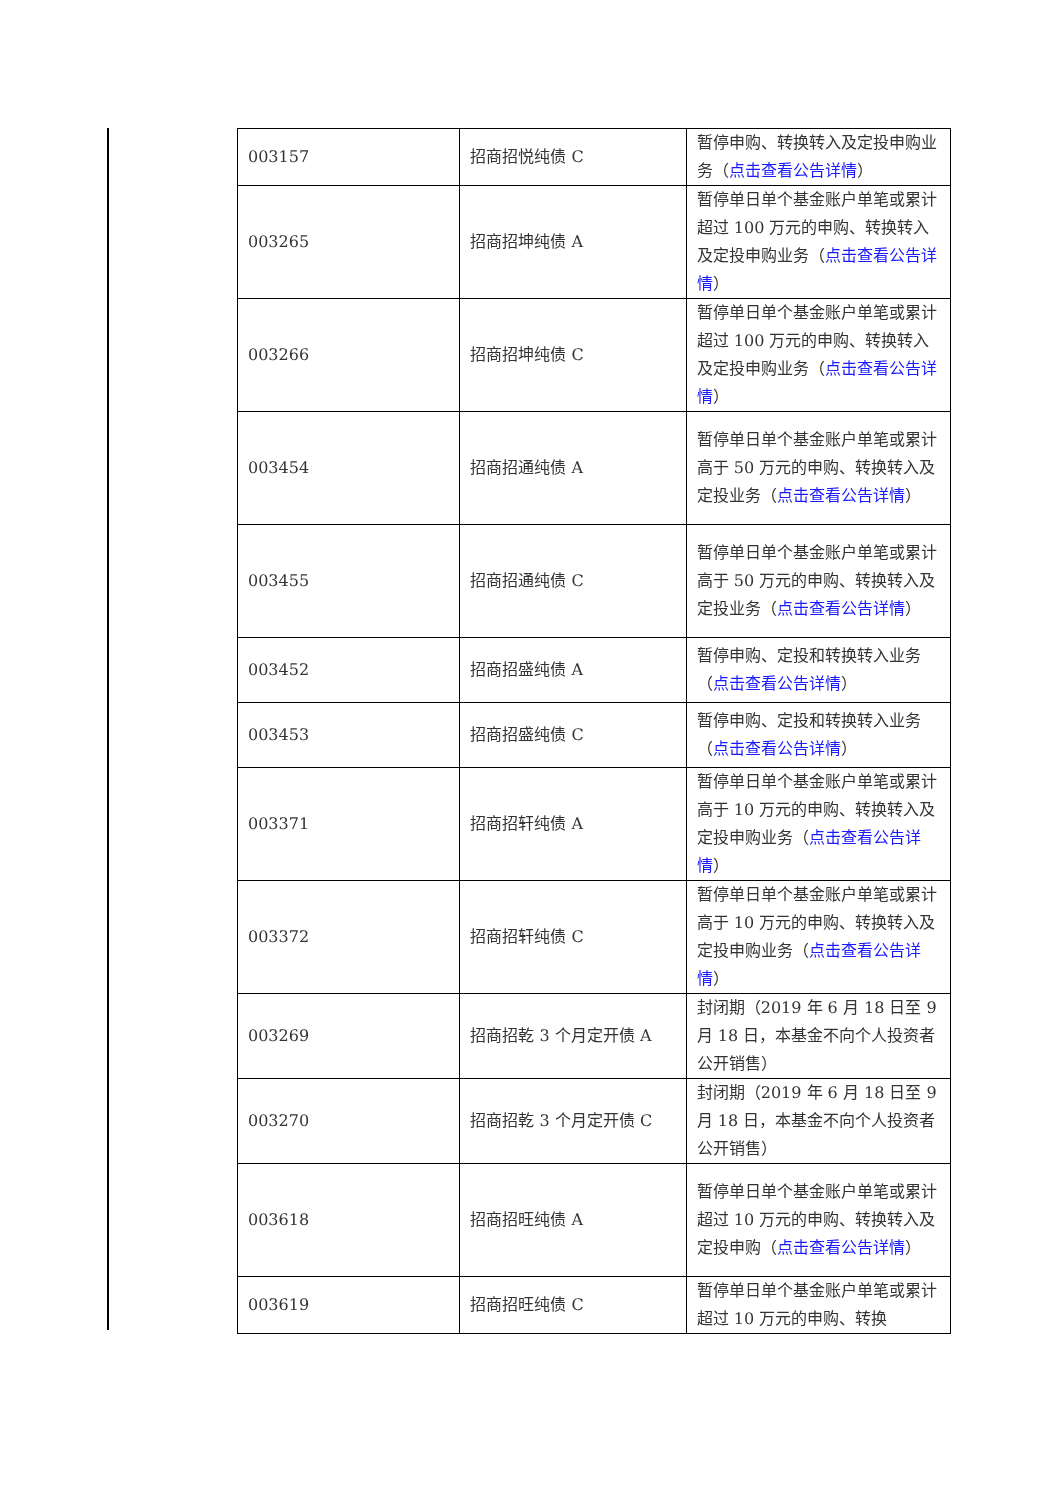| 003157 | 招商招悦纯债 C | 暂停申购、转换转入及定投申购业务（ 点击查看公告详情 ） |
| 003265 | 招商招坤纯债 A | 暂停单日单个基金账户单笔或累计超过 100 万元的申购、转换转入及定投申购业务（ 点击查看公告详情 ） |
| 003266 | 招商招坤纯债 C | 暂停单日单个基金账户单笔或累计超过 100 万元的申购、转换转入及定投申购业务（ 点击查看公告详情 ） |
| 003454 | 招商招通纯债 A | 暂停单日单个基金账户单笔或累计高于 50 万元的申购、转换转入及定投业务（ 点击查看公告详情 ） |
| 003455 | 招商招通纯债 C | 暂停单日单个基金账户单笔或累计高于 50 万元的申购、转换转入及定投业务（ 点击查看公告详情 ） |
| 003452 | 招商招盛纯债 A | 暂停申购、定投和转换转入业务（ 点击查看公告详情 ） |
| 003453 | 招商招盛纯债 C | 暂停申购、定投和转换转入业务（ 点击查看公告详情 ） |
| 003371 | 招商招轩纯债 A | 暂停单日单个基金账户单笔或累计高于 10 万元的申购、转换转入及定投申购业务（ 点击查看公告详情 ） |
| 003372 | 招商招轩纯债 C | 暂停单日单个基金账户单笔或累计高于 10 万元的申购、转换转入及定投申购业务（ 点击查看公告详情 ） |
| 003269 | 招商招乾 3 个月定开债 A | 封闭期（2019 年 6 月 18 日至 9 月 18 日，本基金不向个人投资者公开销售） |
| 003270 | 招商招乾 3 个月定开债 C | 封闭期（2019 年 6 月 18 日至 9 月 18 日，本基金不向个人投资者公开销售） |
| 003618 | 招商招旺纯债 A | 暂停单日单个基金账户单笔或累计超过 10 万元的申购、转换转入及定投申购（ 点击查看公告详情 ） |
| 003619 | 招商招旺纯债 C | 暂停单日单个基金账户单笔或累计超过 10 万元的申购、转换 |